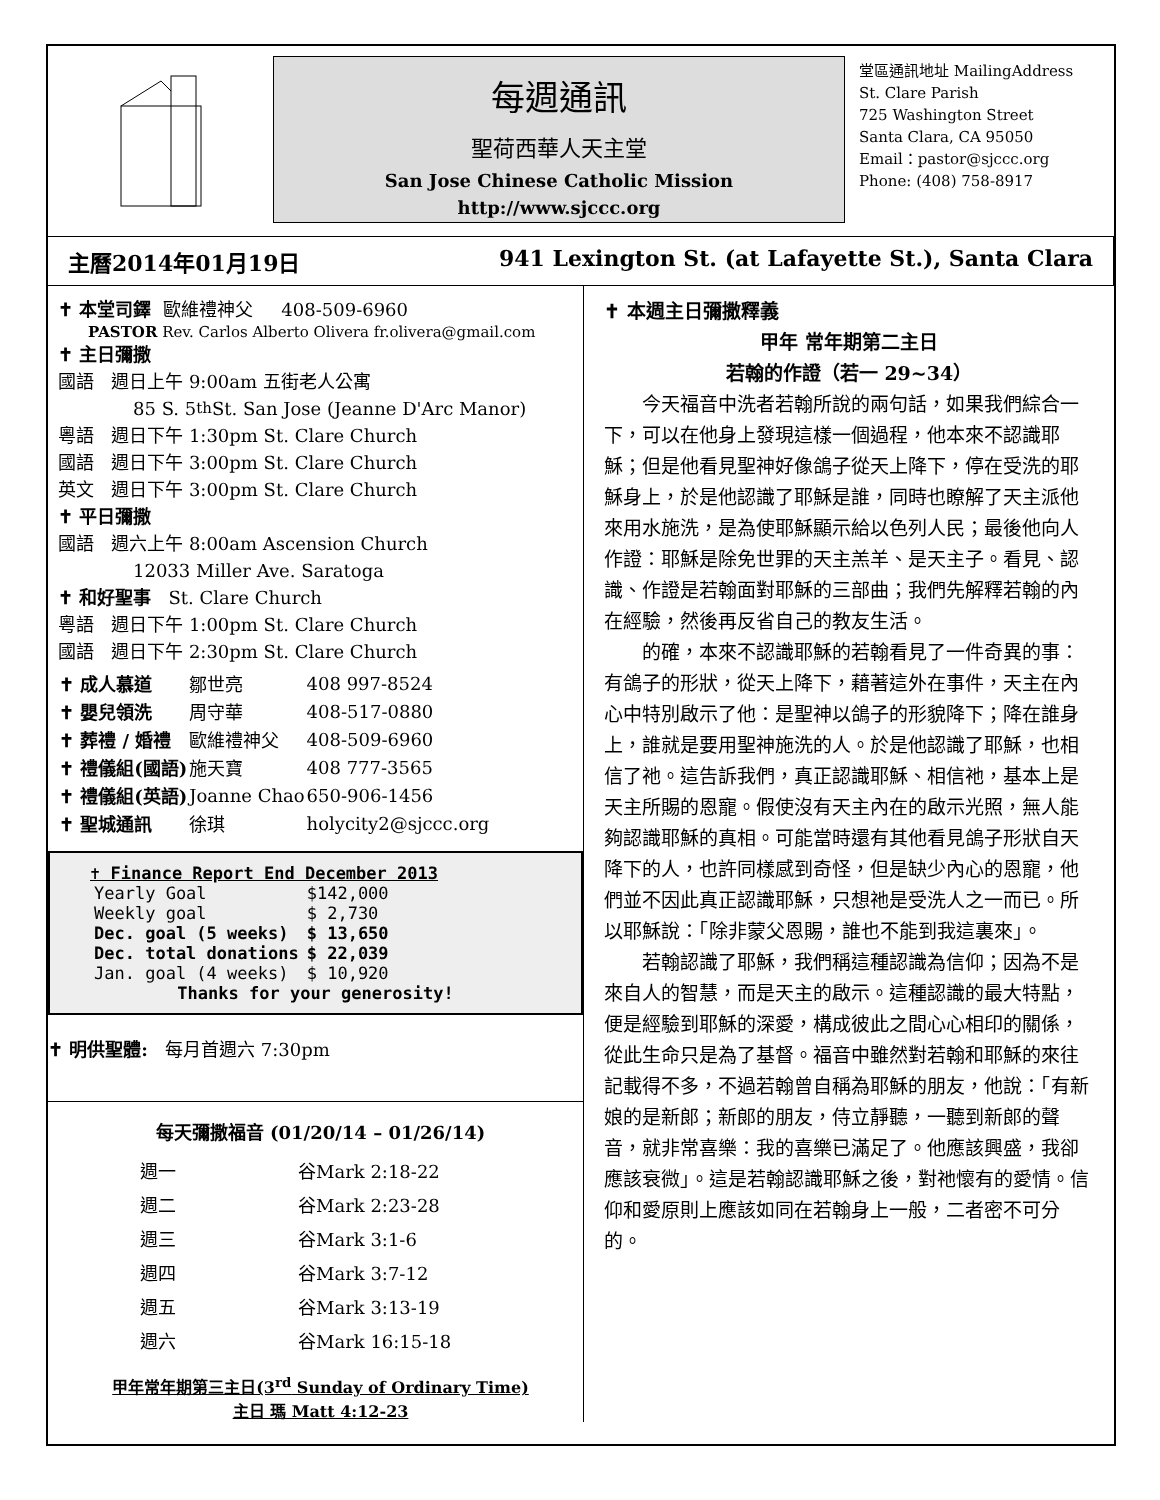每週通訊
聖荷西華人天主堂
San Jose Chinese Catholic Mission
http://www.sjccc.org
堂區通訊地址 MailingAddress
St. Clare Parish
725 Washington Street
Santa Clara, CA 95050
Email：pastor@sjccc.org
Phone: (408) 758-8917
主曆2014年01月19日 941 Lexington St. (at Lafayette St.), Santa Clara
✝ 本堂司鐸 歐維禮神父 408-509-6960
PASTOR Rev. Carlos Alberto Olivera fr.olivera@gmail.com
✝ 主日彌撒
國語 週日上午 9:00am 五街老人公寓
85 S. 5<sup>th</sup> St. San Jose (Jeanne D'Arc Manor)
粵語 週日下午 1:30pm St. Clare Church
國語 週日下午 3:00pm St. Clare Church
英文 週日下午 3:00pm St. Clare Church
✝ 平日彌撒
國語 週六上午 8:00am Ascension Church
12033 Miller Ave. Saratoga
✝ 和好聖事 St. Clare Church
粵語 週日下午 1:00pm St. Clare Church
國語 週日下午 2:30pm St. Clare Church
| ✝ 成人慕道 | 鄒世亮 | 408 997-8524 |
| ✝ 嬰兒領洗 | 周守華 | 408-517-0880 |
| ✝ 葬禮 / 婚禮 | 歐維禮神父 | 408-509-6960 |
| ✝ 禮儀組(國語) | 施天寶 | 408 777-3565 |
| ✝ 禮儀組(英語) | Joanne Chao | 650-906-1456 |
| ✝ 聖城通訊 | 徐琪 | holycity2@sjccc.org |
✝ Finance Report End December 2013
| Yearly Goal | $142,000 |
| Weekly goal | $ 2,730 |
| Dec. goal (5 weeks) | $ 13,650 |
| Dec. total donations | $ 22,039 |
| Jan. goal (4 weeks) | $ 10,920 |
Thanks for your generosity!
✝ 明供聖體: 每月首週六 7:30pm
每天彌撒福音 (01/20/14 – 01/26/14)
| 週一 | 谷Mark 2:18-22 |
| 週二 | 谷Mark 2:23-28 |
| 週三 | 谷Mark 3:1-6 |
| 週四 | 谷Mark 3:7-12 |
| 週五 | 谷Mark 3:13-19 |
| 週六 | 谷Mark 16:15-18 |
甲年常年期第三主日(3<sup>rd</sup> Sunday of Ordinary Time)
主日 瑪 Matt 4:12-23
✝ 本週主日彌撒釋義
甲年 常年期第二主日
若翰的作證（若一 29~34）
今天福音中洗者若翰所說的兩句話，如果我們綜合一下，可以在他身上發現這樣一個過程，他本來不認識耶穌；但是他看見聖神好像鴿子從天上降下，停在受洗的耶穌身上，於是他認識了耶穌是誰，同時也瞭解了天主派他來用水施洗，是為使耶穌顯示給以色列人民；最後他向人作證：耶穌是除免世罪的天主羔羊、是天主子。看見、認識、作證是若翰面對耶穌的三部曲；我們先解釋若翰的內在經驗，然後再反省自己的教友生活。
的確，本來不認識耶穌的若翰看見了一件奇異的事：有鴿子的形狀，從天上降下，藉著這外在事件，天主在內心中特別啟示了他：是聖神以鴿子的形貌降下；降在誰身上，誰就是要用聖神施洗的人。於是他認識了耶穌，也相信了祂。這告訴我們，真正認識耶穌、相信祂，基本上是天主所賜的恩寵。假使沒有天主內在的啟示光照，無人能夠認識耶穌的真相。可能當時還有其他看見鴿子形狀自天降下的人，也許同樣感到奇怪，但是缺少內心的恩寵，他們並不因此真正認識耶穌，只想祂是受洗人之一而已。所以耶穌說：「除非蒙父恩賜，誰也不能到我這裏來」。
若翰認識了耶穌，我們稱這種認識為信仰；因為不是來自人的智慧，而是天主的啟示。這種認識的最大特點，便是經驗到耶穌的深愛，構成彼此之間心心相印的關係，從此生命只是為了基督。福音中雖然對若翰和耶穌的來往記載得不多，不過若翰曾自稱為耶穌的朋友，他說：「有新娘的是新郎；新郎的朋友，侍立靜聽，一聽到新郎的聲音，就非常喜樂：我的喜樂已滿足了。他應該興盛，我卻應該衰微」。這是若翰認識耶穌之後，對祂懷有的愛情。信仰和愛原則上應該如同在若翰身上一般，二者密不可分的。